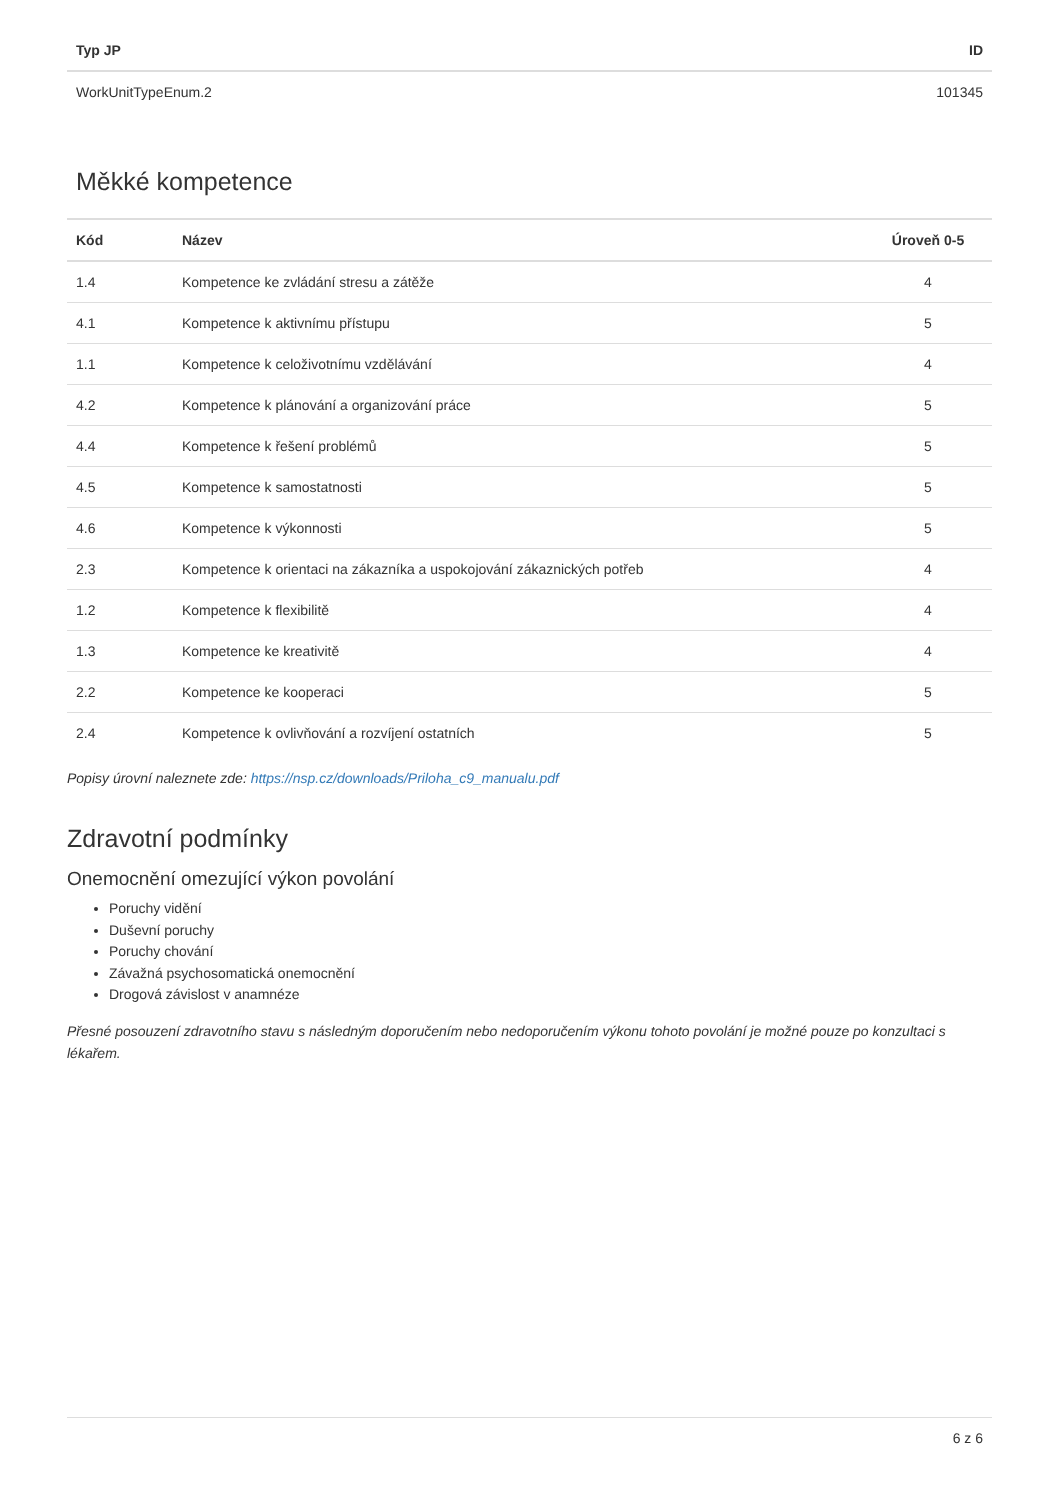| Typ JP | ID |
| --- | --- |
| WorkUnitTypeEnum.2 | 101345 |
Měkké kompetence
| Kód | Název | Úroveň 0-5 |
| --- | --- | --- |
| 1.4 | Kompetence ke zvládání stresu a zátěže | 4 |
| 4.1 | Kompetence k aktivnímu přístupu | 5 |
| 1.1 | Kompetence k celoživotnímu vzdělávání | 4 |
| 4.2 | Kompetence k plánování a organizování práce | 5 |
| 4.4 | Kompetence k řešení problémů | 5 |
| 4.5 | Kompetence k samostatnosti | 5 |
| 4.6 | Kompetence k výkonnosti | 5 |
| 2.3 | Kompetence k orientaci na zákazníka a uspokojování zákaznických potřeb | 4 |
| 1.2 | Kompetence k flexibilitě | 4 |
| 1.3 | Kompetence ke kreativitě | 4 |
| 2.2 | Kompetence ke kooperaci | 5 |
| 2.4 | Kompetence k ovlivňování a rozvíjení ostatních | 5 |
Popisy úrovní naleznete zde: https://nsp.cz/downloads/Priloha_c9_manualu.pdf
Zdravotní podmínky
Onemocnění omezující výkon povolání
Poruchy vidění
Duševní poruchy
Poruchy chování
Závažná psychosomatická onemocnění
Drogová závislost v anamnéze
Přesné posouzení zdravotního stavu s následným doporučením nebo nedoporučením výkonu tohoto povolání je možné pouze po konzultaci s lékařem.
6 z 6